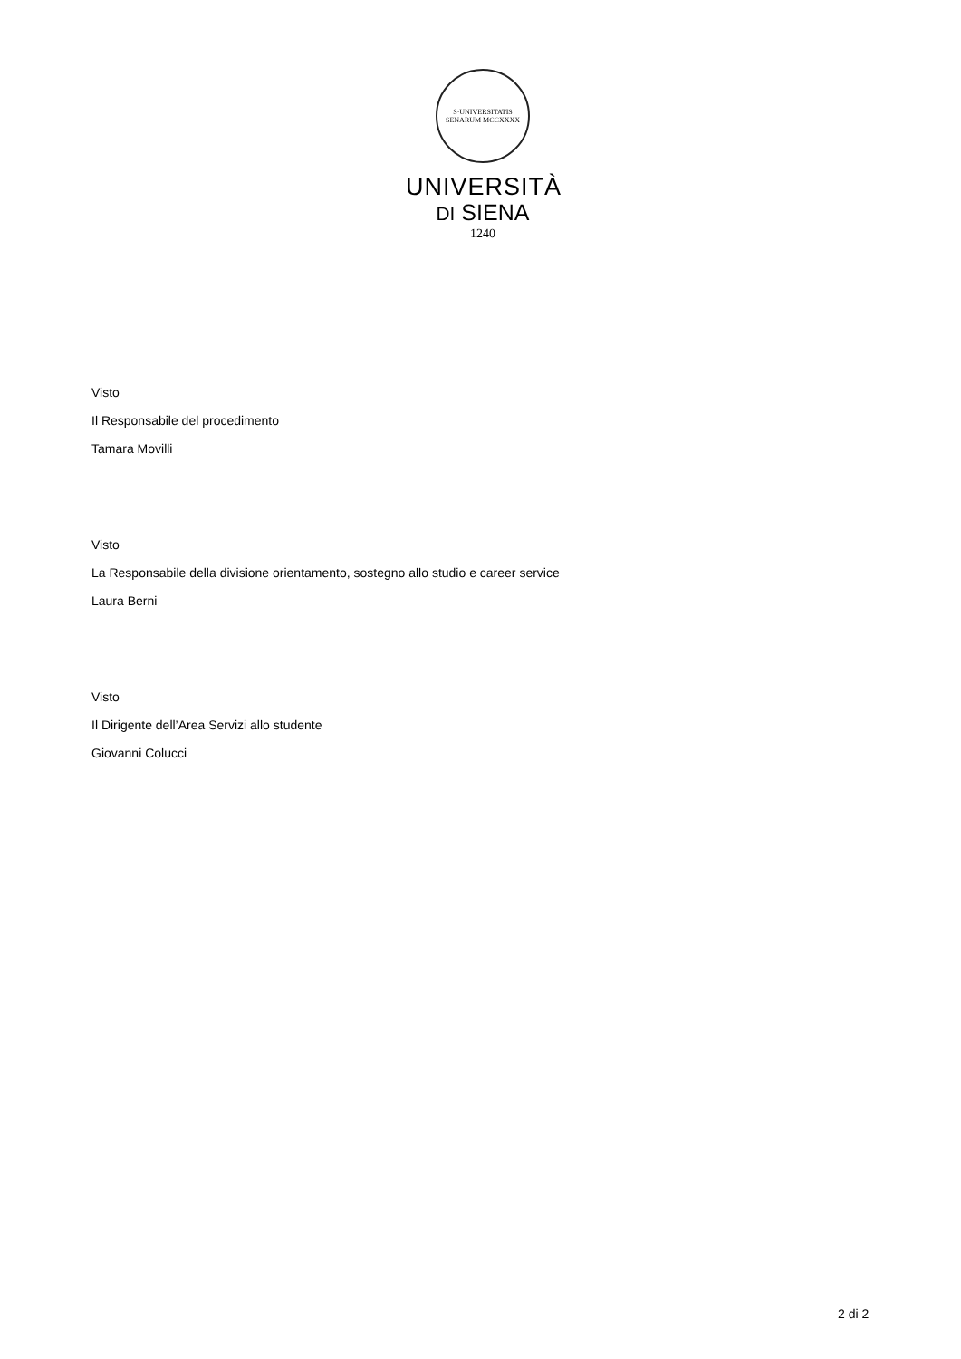S·UNIVERSITATIS SENARUM MCCXXXX
UNIVERSITÀ
DI SIENA
1240
Visto
Il Responsabile del procedimento
Tamara Movilli
Visto
La Responsabile della divisione orientamento, sostegno allo studio e career service
Laura Berni
Visto
Il Dirigente dell’Area Servizi allo studente
Giovanni Colucci
2 di 2